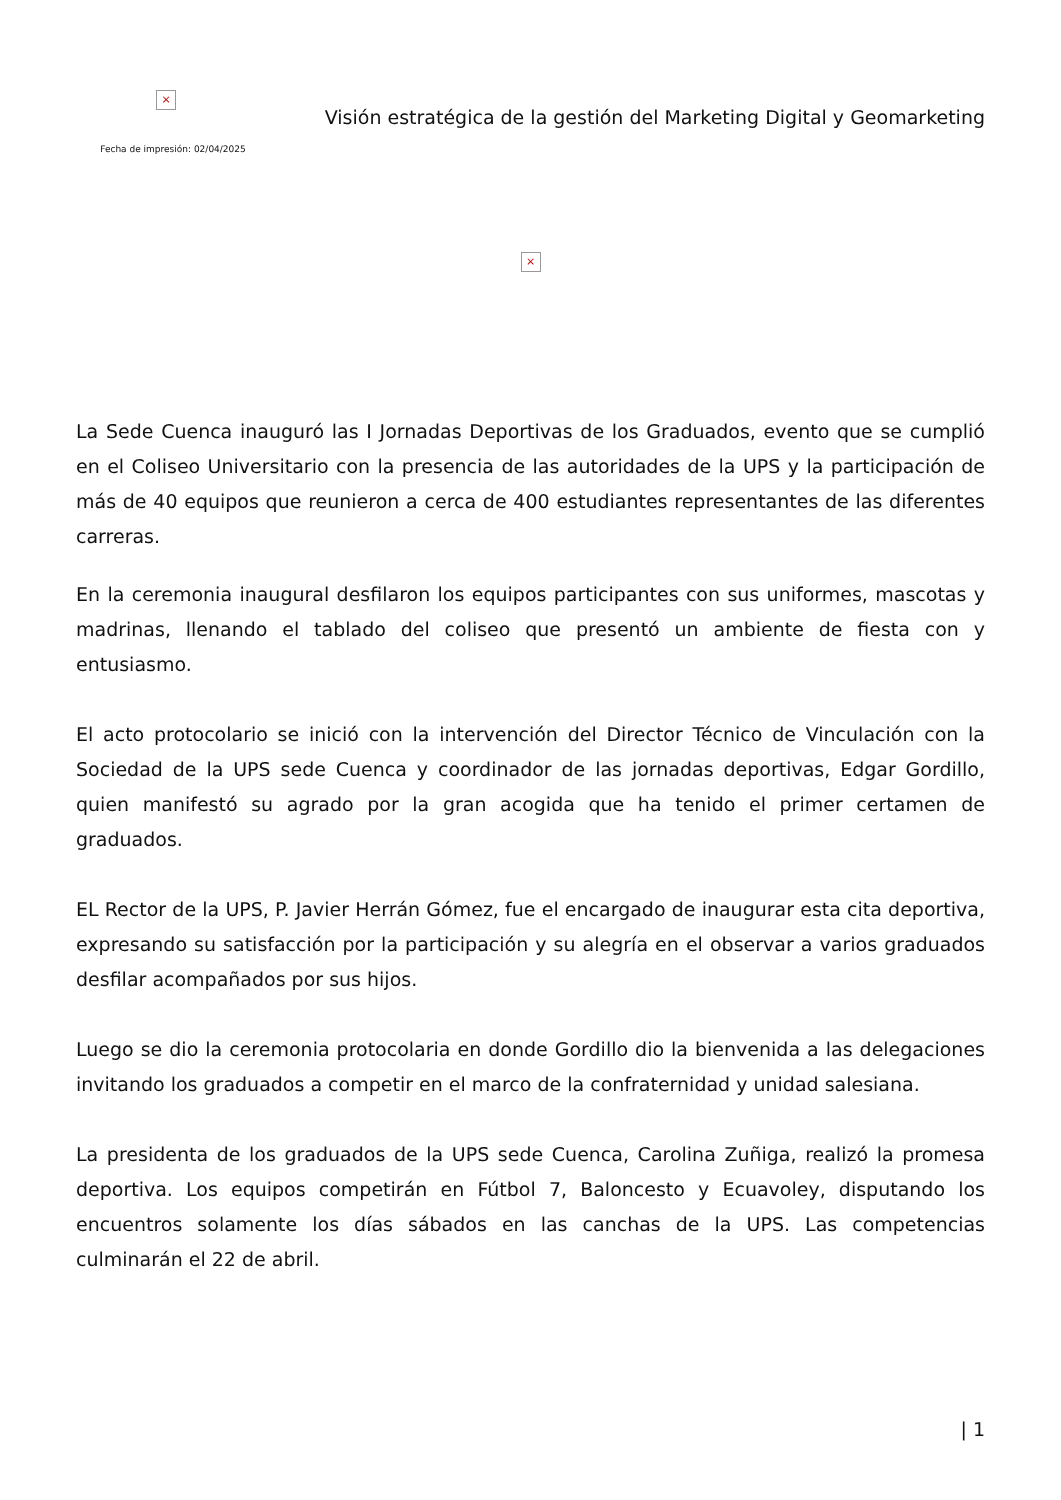×
Fecha de impresión: 02/04/2025
Visión estratégica de la gestión del Marketing Digital y Geomarketing
×
La Sede Cuenca inauguró las I Jornadas Deportivas de los Graduados, evento que se cumplió en el Coliseo Universitario con la presencia de las autoridades de la UPS y la participación de más de 40 equipos que reunieron a cerca de 400 estudiantes representantes de las diferentes carreras.
En la ceremonia inaugural desfilaron los equipos participantes con sus uniformes, mascotas y madrinas, llenando el tablado del coliseo que presentó un ambiente de fiesta con y entusiasmo.
El acto protocolario se inició con la intervención del Director Técnico de Vinculación con la Sociedad de la UPS sede Cuenca y coordinador de las jornadas deportivas, Edgar Gordillo, quien manifestó su agrado por la gran acogida que ha tenido el primer certamen de graduados.
EL Rector de la UPS, P. Javier Herrán Gómez, fue el encargado de inaugurar esta cita deportiva, expresando su satisfacción por la participación y su alegría en el observar a varios graduados desfilar acompañados por sus hijos.
Luego se dio la ceremonia protocolaria en donde Gordillo dio la bienvenida a las delegaciones invitando los graduados a competir en el marco de la confraternidad y unidad salesiana.
La presidenta de los graduados de la UPS sede Cuenca, Carolina Zuñiga, realizó la promesa deportiva. Los equipos competirán en Fútbol 7, Baloncesto y Ecuavoley, disputando los encuentros solamente los días sábados en las canchas de la UPS. Las competencias culminarán el 22 de abril.
| 1